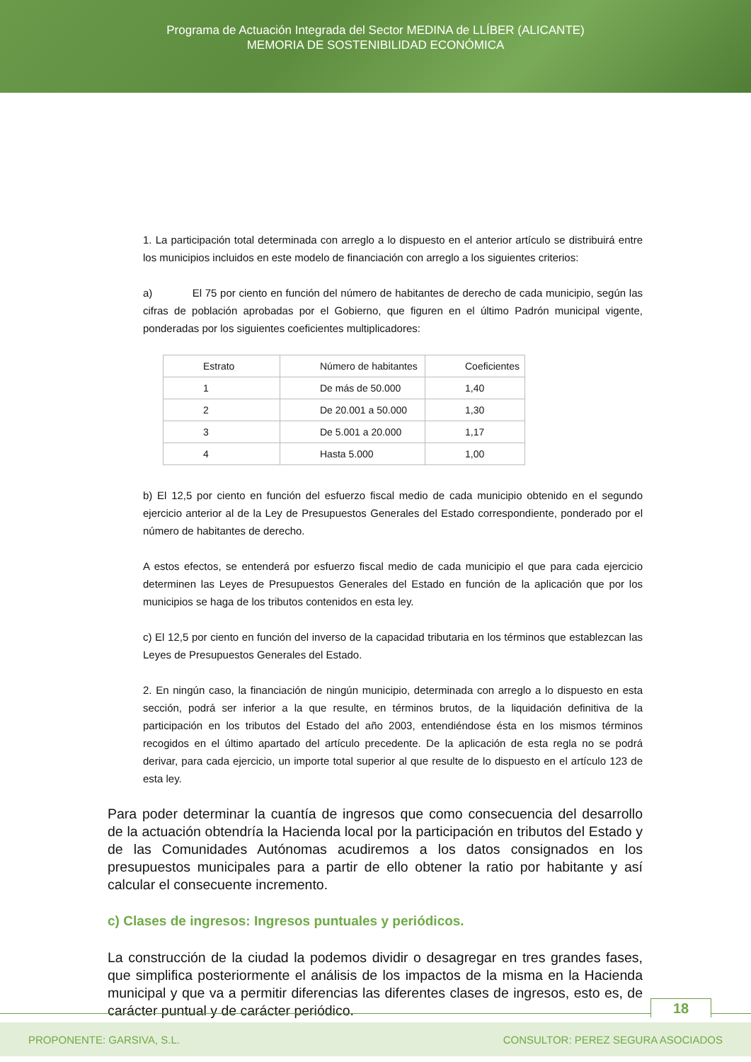Programa de Actuación Integrada del Sector MEDINA de LLÍBER (ALICANTE)
MEMORIA DE SOSTENIBILIDAD ECONÓMICA
1. La participación total determinada con arreglo a lo dispuesto en el anterior artículo se distribuirá entre los municipios incluidos en este modelo de financiación con arreglo a los siguientes criterios:
a) El 75 por ciento en función del número de habitantes de derecho de cada municipio, según las cifras de población aprobadas por el Gobierno, que figuren en el último Padrón municipal vigente, ponderadas por los siguientes coeficientes multiplicadores:
| Estrato | Número de habitantes | Coeficientes |
| 1 | De más de 50.000 | 1,40 |
| 2 | De 20.001 a 50.000 | 1,30 |
| 3 | De 5.001 a 20.000 | 1,17 |
| 4 | Hasta 5.000 | 1,00 |
b) El 12,5 por ciento en función del esfuerzo fiscal medio de cada municipio obtenido en el segundo ejercicio anterior al de la Ley de Presupuestos Generales del Estado correspondiente, ponderado por el número de habitantes de derecho.
A estos efectos, se entenderá por esfuerzo fiscal medio de cada municipio el que para cada ejercicio determinen las Leyes de Presupuestos Generales del Estado en función de la aplicación que por los municipios se haga de los tributos contenidos en esta ley.
c) El 12,5 por ciento en función del inverso de la capacidad tributaria en los términos que establezcan las Leyes de Presupuestos Generales del Estado.
2. En ningún caso, la financiación de ningún municipio, determinada con arreglo a lo dispuesto en esta sección, podrá ser inferior a la que resulte, en términos brutos, de la liquidación definitiva de la participación en los tributos del Estado del año 2003, entendiéndose ésta en los mismos términos recogidos en el último apartado del artículo precedente. De la aplicación de esta regla no se podrá derivar, para cada ejercicio, un importe total superior al que resulte de lo dispuesto en el artículo 123 de esta ley.
Para poder determinar la cuantía de ingresos que como consecuencia del desarrollo de la actuación obtendría la Hacienda local por la participación en tributos del Estado y de las Comunidades Autónomas acudiremos a los datos consignados en los presupuestos municipales para a partir de ello obtener la ratio por habitante y así calcular el consecuente incremento.
c) Clases de ingresos: Ingresos puntuales y periódicos.
La construcción de la ciudad la podemos dividir o desagregar en tres grandes fases, que simplifica posteriormente el análisis de los impactos de la misma en la Hacienda municipal y que va a permitir diferencias las diferentes clases de ingresos, esto es, de carácter puntual y de carácter periódico.
18
PROPONENTE: GARSIVA, S.L. CONSULTOR: PEREZ SEGURA ASOCIADOS